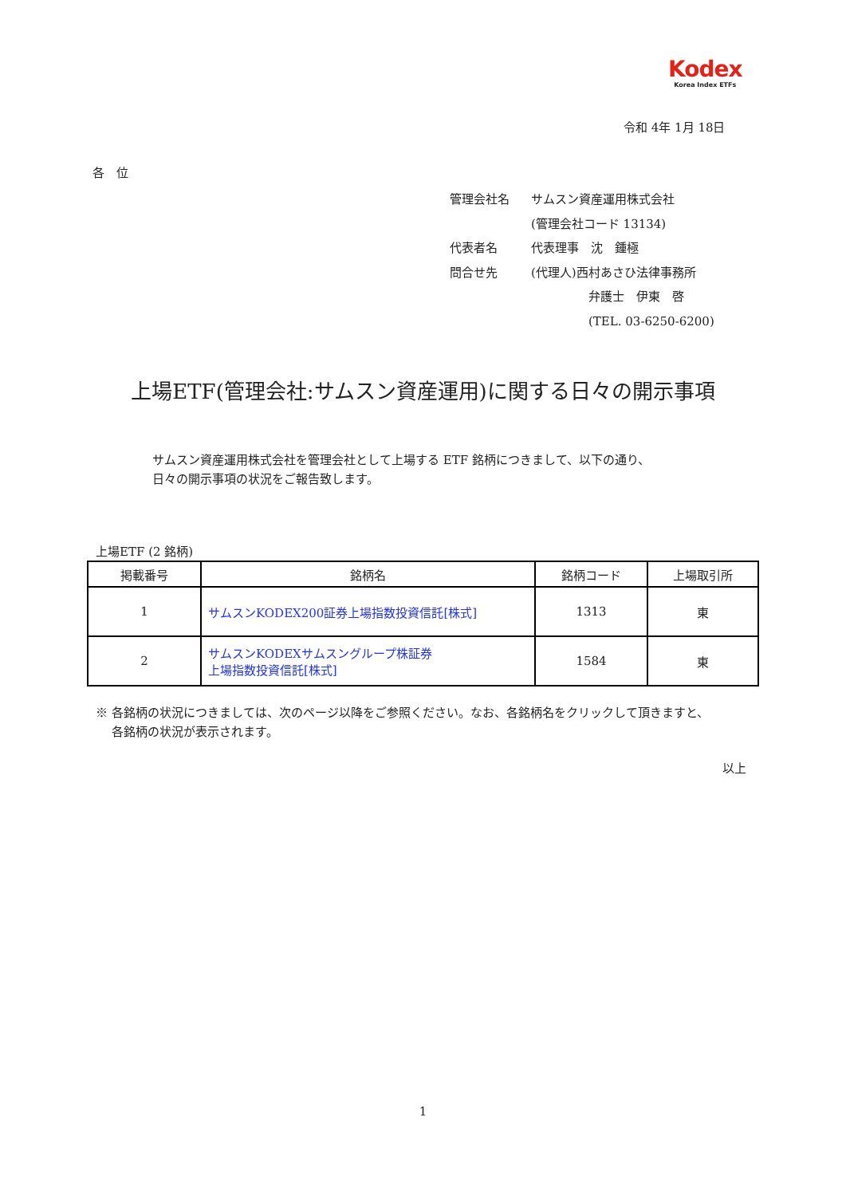Kodex
Korea Index ETFs
令和 4年 1月 18日
各　位
| 管理会社名 | サムスン資産運用株式会社 |
| | (管理会社コード 13134) |
| 代表者名 | 代表理事 沈 鍾極 |
| 問合せ先 | (代理人)西村あさひ法律事務所 |
| | 弁護士 伊東 啓 |
| | (TEL. 03-6250-6200) |
上場ETF(管理会社:サムスン資産運用)に関する日々の開示事項
サムスン資産運用株式会社を管理会社として上場する ETF 銘柄につきまして、以下の通り、
日々の開示事項の状況をご報告致します。
上場ETF (2 銘柄)
| 掲載番号 | 銘柄名 | 銘柄コード | 上場取引所 |
| --- | --- | --- | --- |
| 1 | サムスンKODEX200証券上場指数投資信託[株式] | 1313 | 東 |
| 2 | サムスンKODEXサムスングループ株証券 上場指数投資信託[株式] | 1584 | 東 |
※ 各銘柄の状況につきましては、次のページ以降をご参照ください。なお、各銘柄名をクリックして頂きますと、
　 各銘柄の状況が表示されます。
以上
1